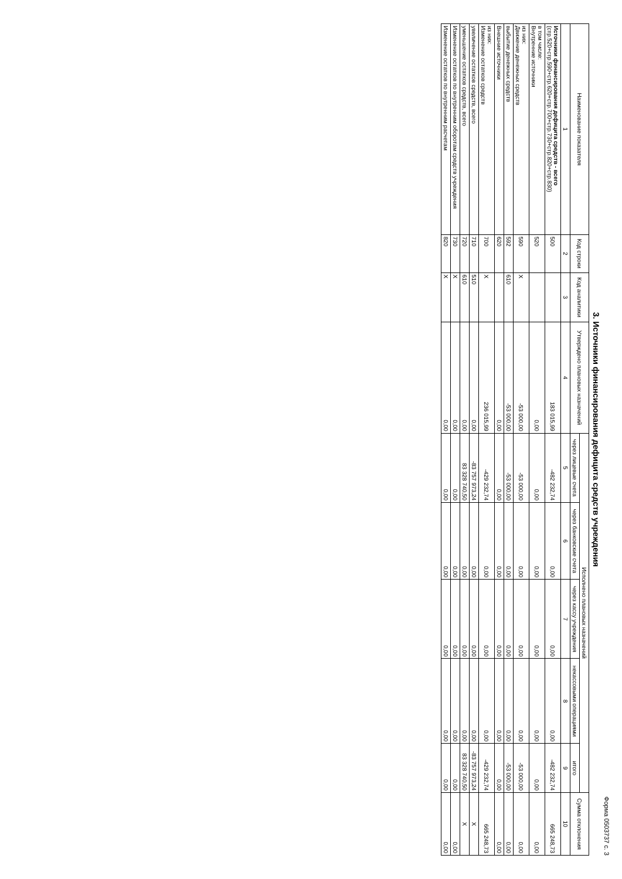Форма 0503737 с. 3
3. Источники финансирования дефицита средств учреждения
| Наименование показателя | Код строки | Код аналитики | Утверждено плановых назначений | Исполнено плановых назначений | | | | | Сумма отклонения |
| --- | --- | --- | --- | --- | --- | --- | --- | --- | --- |
| | | | | через лицевые счета | через банковские счета | через кассу учреждения | некассовыми операциями | итого | |
| 1 | 2 | 3 | 4 | 5 | 6 | 7 | 8 | 9 | 10 |
| Источники финансирования дефицита средств - всего (стр.520+стр.590+стр.620+стр.700+стр.730+стр.820+стр.830) | 500 | | 183 015,99 | -482 232,74 | 0,00 | 0,00 | 0,00 | -482 232,74 | 665 248,73 |
| в том числе: Внутренние источники | 520 | | 0,00 | 0,00 | 0,00 | 0,00 | 0,00 | 0,00 | 0,00 |
| из них: Движение денежных средств | 590 | X | -53 000,00 | -53 000,00 | 0,00 | 0,00 | 0,00 | -53 000,00 | 0,00 |
| выбытие денежных средств | 592 | 610 | -53 000,00 | -53 000,00 | 0,00 | 0,00 | 0,00 | -53 000,00 | 0,00 |
| Внешние источники | 620 | | 0,00 | 0,00 | 0,00 | 0,00 | 0,00 | 0,00 | 0,00 |
| из них: Изменение остатков средств | 700 | X | 236 015,99 | -429 232,74 | 0,00 | 0,00 | 0,00 | -429 232,74 | 665 248,73 |
| увеличение остатков средств, всего | 710 | 510 | 0,00 | -83 757 973,24 | 0,00 | 0,00 | 0,00 | -83 757 973,24 | X |
| уменьшение остатков средств, всего | 720 | 610 | 0,00 | 83 328 740,50 | 0,00 | 0,00 | 0,00 | 83 328 740,50 | X |
| Изменение остатков по внутренним оборотам средств учреждения | 730 | X | 0,00 | 0,00 | 0,00 | 0,00 | 0,00 | 0,00 | 0,00 |
| Изменение остатков по внутренним расчетам | 820 | X | 0,00 | 0,00 | 0,00 | 0,00 | 0,00 | 0,00 | 0,00 |